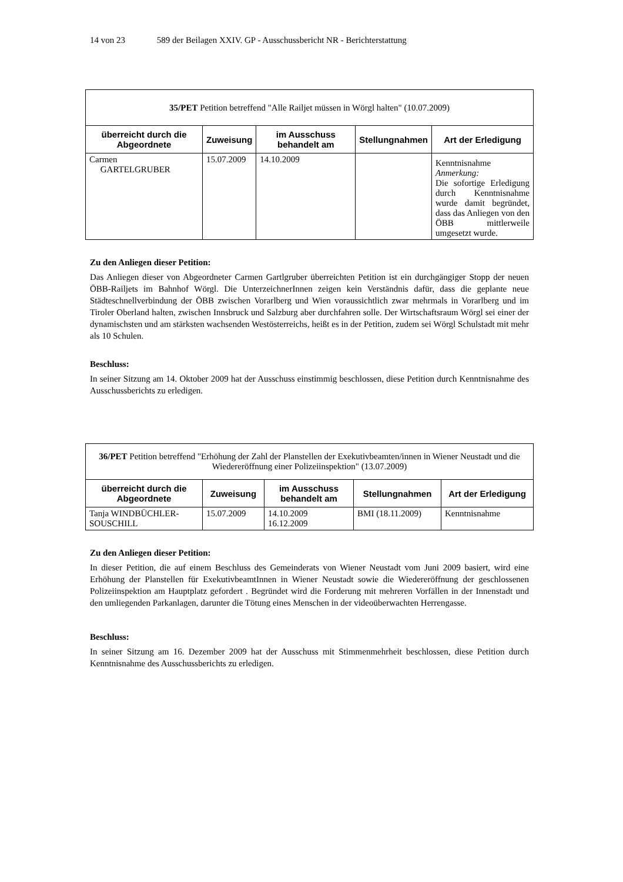14 von 23 589 der Beilagen XXIV. GP - Ausschussbericht NR - Berichterstattung
| 35/PET Petition betreffend "Alle Railjet müssen in Wörgl halten" (10.07.2009) | | | | |
| überreicht durch die Abgeordnete | Zuweisung | im Ausschuss behandelt am | Stellungnahmen | Art der Erledigung |
| Carmen GARTELGRUBER | 15.07.2009 | 14.10.2009 | | Kenntnisnahme Anmerkung: Die sofortige Erledigung durch Kenntnisnahme wurde damit begründet, dass das Anliegen von den ÖBB mittlerweile umgesetzt wurde. |
Zu den Anliegen dieser Petition:
Das Anliegen dieser von Abgeordneter Carmen Gartlgruber überreichten Petition ist ein durchgängiger Stopp der neuen ÖBB-Railjets im Bahnhof Wörgl. Die UnterzeichnerInnen zeigen kein Verständnis dafür, dass die geplante neue Städteschnellverbindung der ÖBB zwischen Vorarlberg und Wien voraussichtlich zwar mehrmals in Vorarlberg und im Tiroler Oberland halten, zwischen Innsbruck und Salzburg aber durchfahren solle. Der Wirtschaftsraum Wörgl sei einer der dynamischsten und am stärksten wachsenden Westösterreichs, heißt es in der Petition, zudem sei Wörgl Schulstadt mit mehr als 10 Schulen.
Beschluss:
In seiner Sitzung am 14. Oktober 2009 hat der Ausschuss einstimmig beschlossen, diese Petition durch Kenntnisnahme des Ausschussberichts zu erledigen.
| 36/PET Petition betreffend "Erhöhung der Zahl der Planstellen der Exekutivbeamten/innen in Wiener Neustadt und die Wiedereröffnung einer Polizeiinspektion" (13.07.2009) | | | | |
| überreicht durch die Abgeordnete | Zuweisung | im Ausschuss behandelt am | Stellungnahmen | Art der Erledigung |
| Tanja WINDBÜCHLER-SOUSCHILL | 15.07.2009 | 14.10.2009 16.12.2009 | BMI (18.11.2009) | Kenntnisnahme |
Zu den Anliegen dieser Petition:
In dieser Petition, die auf einem Beschluss des Gemeinderats von Wiener Neustadt vom Juni 2009 basiert, wird eine Erhöhung der Planstellen für ExekutivbeamtInnen in Wiener Neustadt sowie die Wiedereröffnung der geschlossenen Polizeiinspektion am Hauptplatz gefordert . Begründet wird die Forderung mit mehreren Vorfällen in der Innenstadt und den umliegenden Parkanlagen, darunter die Tötung eines Menschen in der videoüberwachten Herrengasse.
Beschluss:
In seiner Sitzung am 16. Dezember 2009 hat der Ausschuss mit Stimmenmehrheit beschlossen, diese Petition durch Kenntnisnahme des Ausschussberichts zu erledigen.